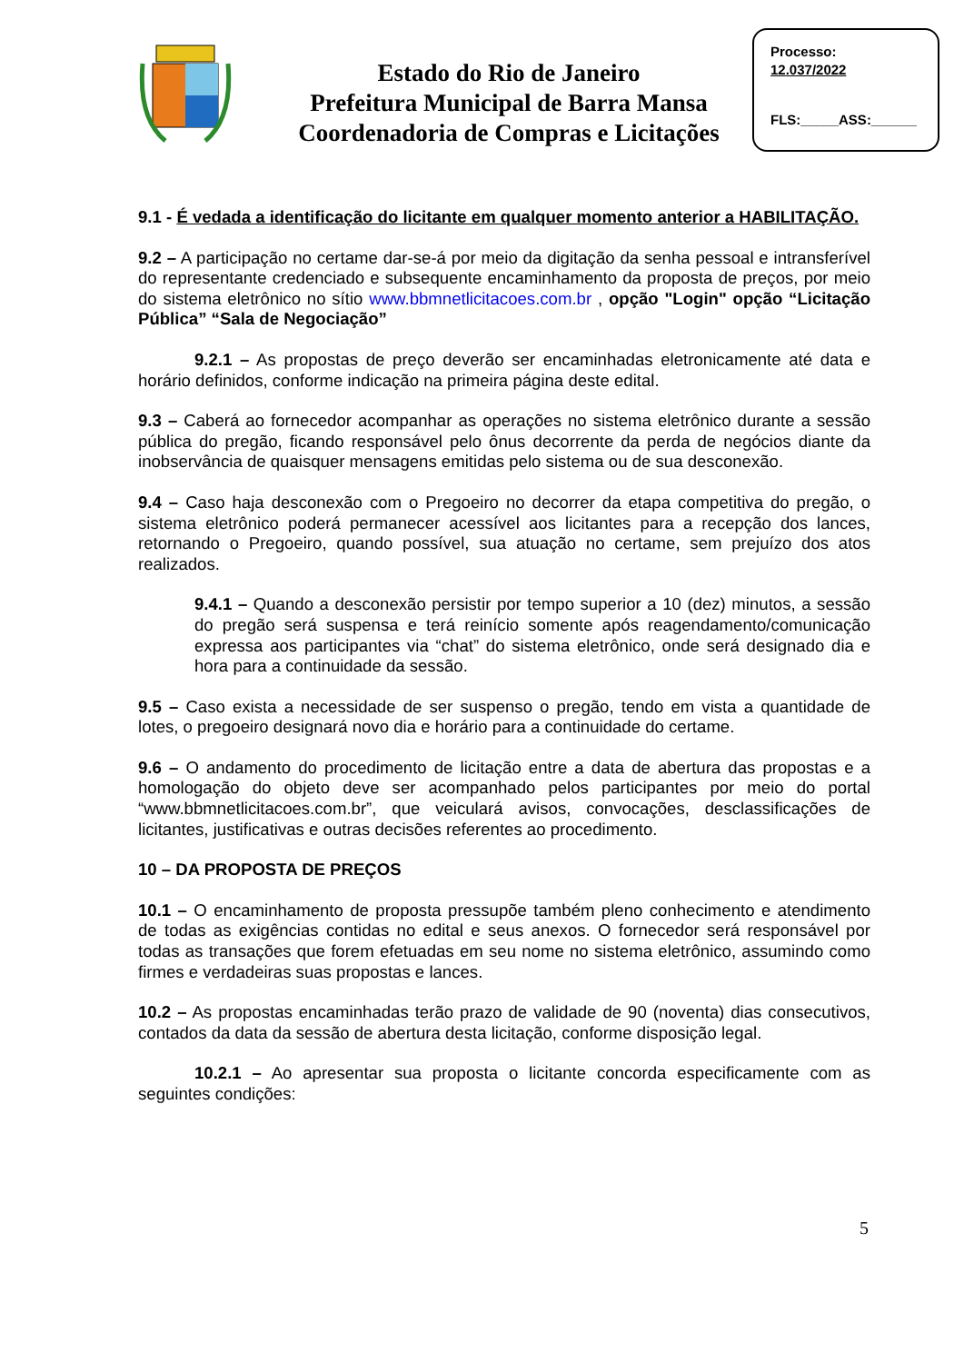Estado do Rio de Janeiro
Prefeitura Municipal de Barra Mansa
Coordenadoria de Compras e Licitações
Processo:
12.037/2022
FLS:_____ASS:______
9.1 - É vedada a identificação do licitante em qualquer momento anterior a HABILITAÇÃO.
9.2 – A participação no certame dar-se-á por meio da digitação da senha pessoal e intransferível do representante credenciado e subsequente encaminhamento da proposta de preços, por meio do sistema eletrônico no sítio www.bbmnetlicitacoes.com.br , opção "Login" opção “Licitação Pública” “Sala de Negociação”
9.2.1 – As propostas de preço deverão ser encaminhadas eletronicamente até data e horário definidos, conforme indicação na primeira página deste edital.
9.3 – Caberá ao fornecedor acompanhar as operações no sistema eletrônico durante a sessão pública do pregão, ficando responsável pelo ônus decorrente da perda de negócios diante da inobservância de quaisquer mensagens emitidas pelo sistema ou de sua desconexão.
9.4 – Caso haja desconexão com o Pregoeiro no decorrer da etapa competitiva do pregão, o sistema eletrônico poderá permanecer acessível aos licitantes para a recepção dos lances, retornando o Pregoeiro, quando possível, sua atuação no certame, sem prejuízo dos atos realizados.
9.4.1 – Quando a desconexão persistir por tempo superior a 10 (dez) minutos, a sessão do pregão será suspensa e terá reinício somente após reagendamento/comunicação expressa aos participantes via “chat” do sistema eletrônico, onde será designado dia e hora para a continuidade da sessão.
9.5 – Caso exista a necessidade de ser suspenso o pregão, tendo em vista a quantidade de lotes, o pregoeiro designará novo dia e horário para a continuidade do certame.
9.6 – O andamento do procedimento de licitação entre a data de abertura das propostas e a homologação do objeto deve ser acompanhado pelos participantes por meio do portal “www.bbmnetlicitacoes.com.br”, que veiculará avisos, convocações, desclassificações de licitantes, justificativas e outras decisões referentes ao procedimento.
10 – DA PROPOSTA DE PREÇOS
10.1 – O encaminhamento de proposta pressupõe também pleno conhecimento e atendimento de todas as exigências contidas no edital e seus anexos. O fornecedor será responsável por todas as transações que forem efetuadas em seu nome no sistema eletrônico, assumindo como firmes e verdadeiras suas propostas e lances.
10.2 – As propostas encaminhadas terão prazo de validade de 90 (noventa) dias consecutivos, contados da data da sessão de abertura desta licitação, conforme disposição legal.
10.2.1 – Ao apresentar sua proposta o licitante concorda especificamente com as seguintes condições:
5